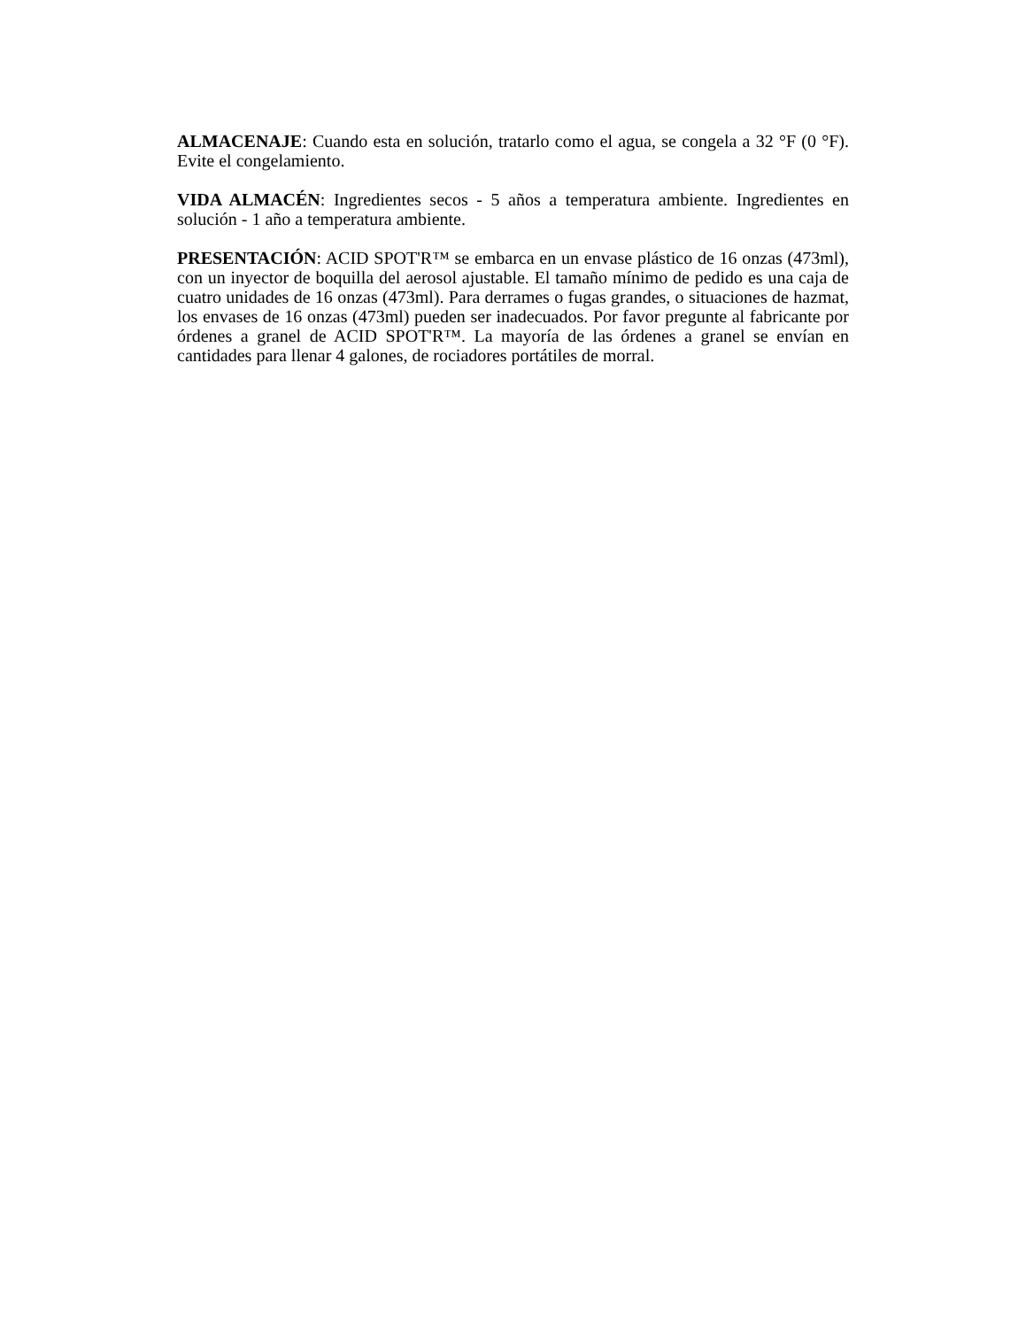ALMACENAJE: Cuando esta en solución, tratarlo como el agua, se congela a 32 °F (0 °F). Evite el congelamiento.
VIDA ALMACÉN: Ingredientes secos - 5 años a temperatura ambiente. Ingredientes en solución - 1 año a temperatura ambiente.
PRESENTACIÓN: ACID SPOT'R™ se embarca en un envase plástico de 16 onzas (473ml), con un inyector de boquilla del aerosol ajustable. El tamaño mínimo de pedido es una caja de cuatro unidades de 16 onzas (473ml). Para derrames o fugas grandes, o situaciones de hazmat, los envases de 16 onzas (473ml) pueden ser inadecuados. Por favor pregunte al fabricante por órdenes a granel de ACID SPOT'R™. La mayoría de las órdenes a granel se envían en cantidades para llenar 4 galones, de rociadores portátiles de morral.